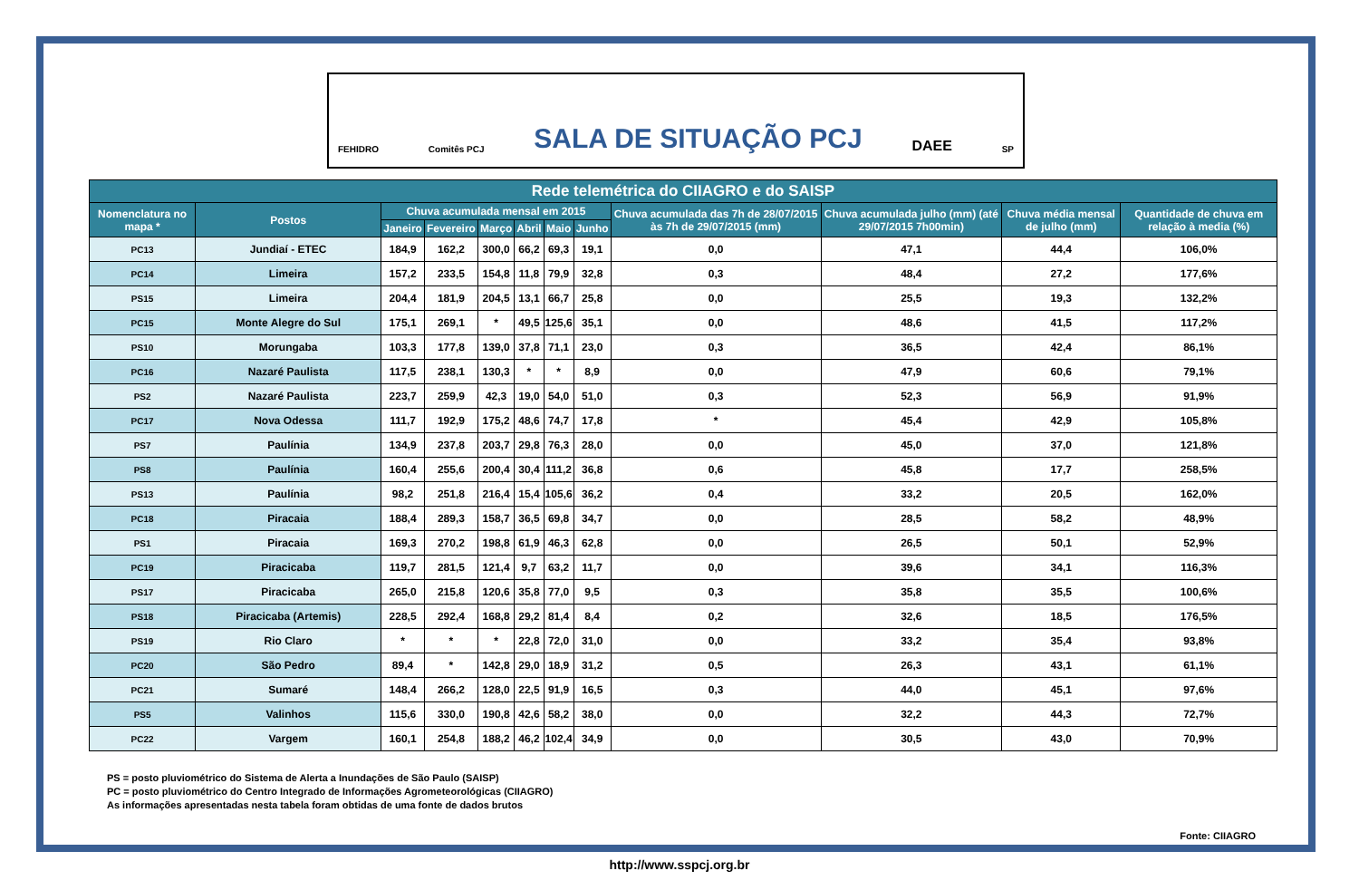FEHIDRO Comitês PCJ SALA DE SITUAÇÃO PCJ DAEE SP
| Rede telemétrica do CIIAGRO e do SAISP | | | | | | | | | | | |
| --- | --- | --- | --- | --- | --- | --- | --- | --- | --- | --- | --- |
| Nomenclatura no mapa * | Postos | Chuva acumulada mensal em 2015 | | | | | | Chuva acumulada das 7h de 28/07/2015 às 7h de 29/07/2015 (mm) | Chuva acumulada julho (mm) (até 29/07/2015 7h00min) | Chuva média mensal de julho (mm) | Quantidade de chuva em relação à media (%) |
| | | Janeiro | Fevereiro | Março | Abril | Maio | Junho | | | | |
| PC13 | Jundiaí - ETEC | 184,9 | 162,2 | 300,0 | 66,2 | 69,3 | 19,1 | 0,0 | 47,1 | 44,4 | 106,0% |
| PC14 | Limeira | 157,2 | 233,5 | 154,8 | 11,8 | 79,9 | 32,8 | 0,3 | 48,4 | 27,2 | 177,6% |
| PS15 | Limeira | 204,4 | 181,9 | 204,5 | 13,1 | 66,7 | 25,8 | 0,0 | 25,5 | 19,3 | 132,2% |
| PC15 | Monte Alegre do Sul | 175,1 | 269,1 | * | 49,5 | 125,6 | 35,1 | 0,0 | 48,6 | 41,5 | 117,2% |
| PS10 | Morungaba | 103,3 | 177,8 | 139,0 | 37,8 | 71,1 | 23,0 | 0,3 | 36,5 | 42,4 | 86,1% |
| PC16 | Nazaré Paulista | 117,5 | 238,1 | 130,3 | * | * | 8,9 | 0,0 | 47,9 | 60,6 | 79,1% |
| PS2 | Nazaré Paulista | 223,7 | 259,9 | 42,3 | 19,0 | 54,0 | 51,0 | 0,3 | 52,3 | 56,9 | 91,9% |
| PC17 | Nova Odessa | 111,7 | 192,9 | 175,2 | 48,6 | 74,7 | 17,8 | * | 45,4 | 42,9 | 105,8% |
| PS7 | Paulínia | 134,9 | 237,8 | 203,7 | 29,8 | 76,3 | 28,0 | 0,0 | 45,0 | 37,0 | 121,8% |
| PS8 | Paulínia | 160,4 | 255,6 | 200,4 | 30,4 | 111,2 | 36,8 | 0,6 | 45,8 | 17,7 | 258,5% |
| PS13 | Paulínia | 98,2 | 251,8 | 216,4 | 15,4 | 105,6 | 36,2 | 0,4 | 33,2 | 20,5 | 162,0% |
| PC18 | Piracaia | 188,4 | 289,3 | 158,7 | 36,5 | 69,8 | 34,7 | 0,0 | 28,5 | 58,2 | 48,9% |
| PS1 | Piracaia | 169,3 | 270,2 | 198,8 | 61,9 | 46,3 | 62,8 | 0,0 | 26,5 | 50,1 | 52,9% |
| PC19 | Piracicaba | 119,7 | 281,5 | 121,4 | 9,7 | 63,2 | 11,7 | 0,0 | 39,6 | 34,1 | 116,3% |
| PS17 | Piracicaba | 265,0 | 215,8 | 120,6 | 35,8 | 77,0 | 9,5 | 0,3 | 35,8 | 35,5 | 100,6% |
| PS18 | Piracicaba (Artemis) | 228,5 | 292,4 | 168,8 | 29,2 | 81,4 | 8,4 | 0,2 | 32,6 | 18,5 | 176,5% |
| PS19 | Rio Claro | * | * | * | 22,8 | 72,0 | 31,0 | 0,0 | 33,2 | 35,4 | 93,8% |
| PC20 | São Pedro | 89,4 | * | 142,8 | 29,0 | 18,9 | 31,2 | 0,5 | 26,3 | 43,1 | 61,1% |
| PC21 | Sumaré | 148,4 | 266,2 | 128,0 | 22,5 | 91,9 | 16,5 | 0,3 | 44,0 | 45,1 | 97,6% |
| PS5 | Valinhos | 115,6 | 330,0 | 190,8 | 42,6 | 58,2 | 38,0 | 0,0 | 32,2 | 44,3 | 72,7% |
| PC22 | Vargem | 160,1 | 254,8 | 188,2 | 46,2 | 102,4 | 34,9 | 0,0 | 30,5 | 43,0 | 70,9% |
PS = posto pluviométrico do Sistema de Alerta a Inundações de São Paulo (SAISP)
PC = posto pluviométrico do Centro Integrado de Informações Agrometeorológicas (CIIAGRO)
As informações apresentadas nesta tabela foram obtidas de uma fonte de dados brutos
Fonte: CIIAGRO
http://www.sspcj.org.br